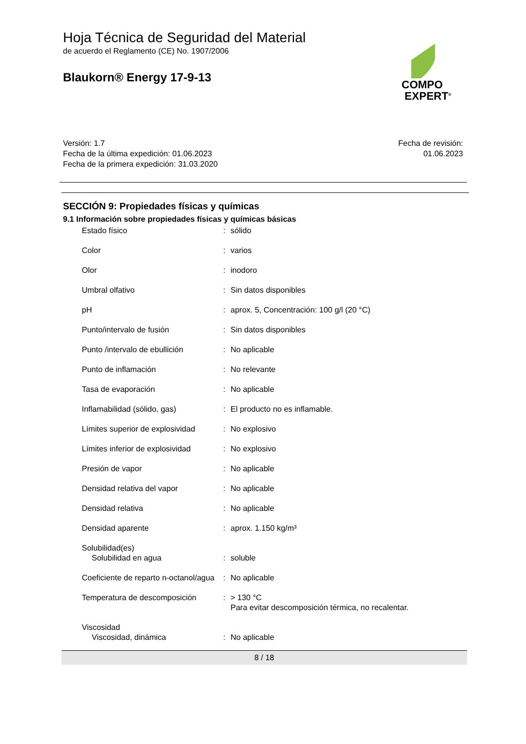Hoja Técnica de Seguridad del Material
de acuerdo el Reglamento (CE) No. 1907/2006
Blaukorn® Energy 17-9-13
COMPO
EXPERT<sup>®</sup>
Versión: 1.7
Fecha de la última expedición: 01.06.2023
Fecha de la primera expedición: 31.03.2020
Fecha de revisión:
01.06.2023
SECCIÓN 9: Propiedades físicas y químicas
9.1 Información sobre propiedades físicas y químicas básicas
| Estado físico | : | sólido |
| Color | : | varios |
| Olor | : | inodoro |
| Umbral olfativo | : | Sin datos disponibles |
| pH | : | aprox. 5, Concentración: 100 g/l (20 °C) |
| Punto/intervalo de fusión | : | Sin datos disponibles |
| Punto /intervalo de ebullición | : | No aplicable |
| Punto de inflamación | : | No relevante |
| Tasa de evaporación | : | No aplicable |
| Inflamabilidad (sólido, gas) | : | El producto no es inflamable. |
| Límites superior de explosividad | : | No explosivo |
| Límites inferior de explosividad | : | No explosivo |
| Presión de vapor | : | No aplicable |
| Densidad relativa del vapor | : | No aplicable |
| Densidad relativa | : | No aplicable |
| Densidad aparente | : | aprox. 1.150 kg/m³ |
| Solubilidad(es) | | |
| Solubilidad en agua | : | soluble |
| Coeficiente de reparto n-octanol/agua | : | No aplicable |
| Temperatura de descomposición | : | > 130 °C Para evitar descomposición térmica, no recalentar. |
| Viscosidad | | |
| Viscosidad, dinámica | : | No aplicable |
8 / 18